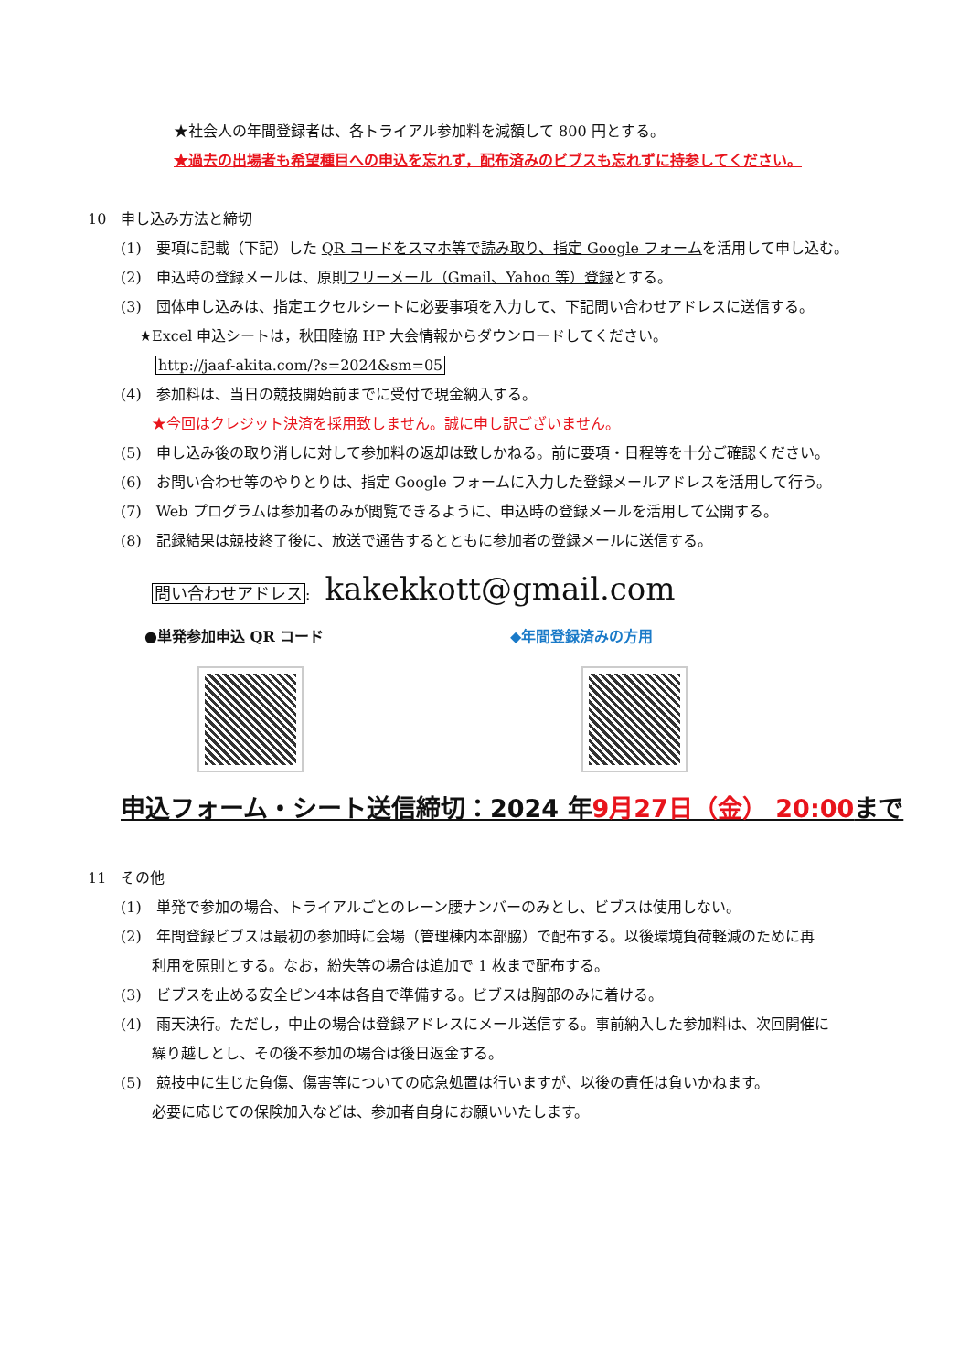★社会人の年間登録者は、各トライアル参加料を減額して 800 円とする。
★過去の出場者も希望種目への申込を忘れず，配布済みのビブスも忘れずに持参してください。
10　申し込み方法と締切
(1)　要項に記載（下記）した QR コードをスマホ等で読み取り、指定 Google フォームを活用して申し込む。
(2)　申込時の登録メールは、原則フリーメール（Gmail、Yahoo 等）登録とする。
(3)　団体申し込みは、指定エクセルシートに必要事項を入力して、下記問い合わせアドレスに送信する。
★Excel 申込シートは，秋田陸協 HP 大会情報からダウンロードしてください。
http://jaaf-akita.com/?s=2024&sm=05
(4)　参加料は、当日の競技開始前までに受付で現金納入する。
★今回はクレジット決済を採用致しません。誠に申し訳ございません。
(5)　申し込み後の取り消しに対して参加料の返却は致しかねる。前に要項・日程等を十分ご確認ください。
(6)　お問い合わせ等のやりとりは、指定 Google フォームに入力した登録メールアドレスを活用して行う。
(7)　Web プログラムは参加者のみが閲覧できるように、申込時の登録メールを活用して公開する。
(8)　記録結果は競技終了後に、放送で通告するとともに参加者の登録メールに送信する。
問い合わせアドレス:　kakekkott@gmail.com
●単発参加申込 QR コード ◆年間登録済みの方用
申込フォーム・シート送信締切：2024 年9月27日（金） 20:00まで
11　その他
(1)　単発で参加の場合、トライアルごとのレーン腰ナンバーのみとし、ビブスは使用しない。
(2)　年間登録ビブスは最初の参加時に会場（管理棟内本部脇）で配布する。以後環境負荷軽減のために再
利用を原則とする。なお，紛失等の場合は追加で 1 枚まで配布する。
(3)　ビブスを止める安全ピン4本は各自で準備する。ビブスは胸部のみに着ける。
(4)　雨天決行。ただし，中止の場合は登録アドレスにメール送信する。事前納入した参加料は、次回開催に
繰り越しとし、その後不参加の場合は後日返金する。
(5)　競技中に生じた負傷、傷害等についての応急処置は行いますが、以後の責任は負いかねます。
必要に応じての保険加入などは、参加者自身にお願いいたします。